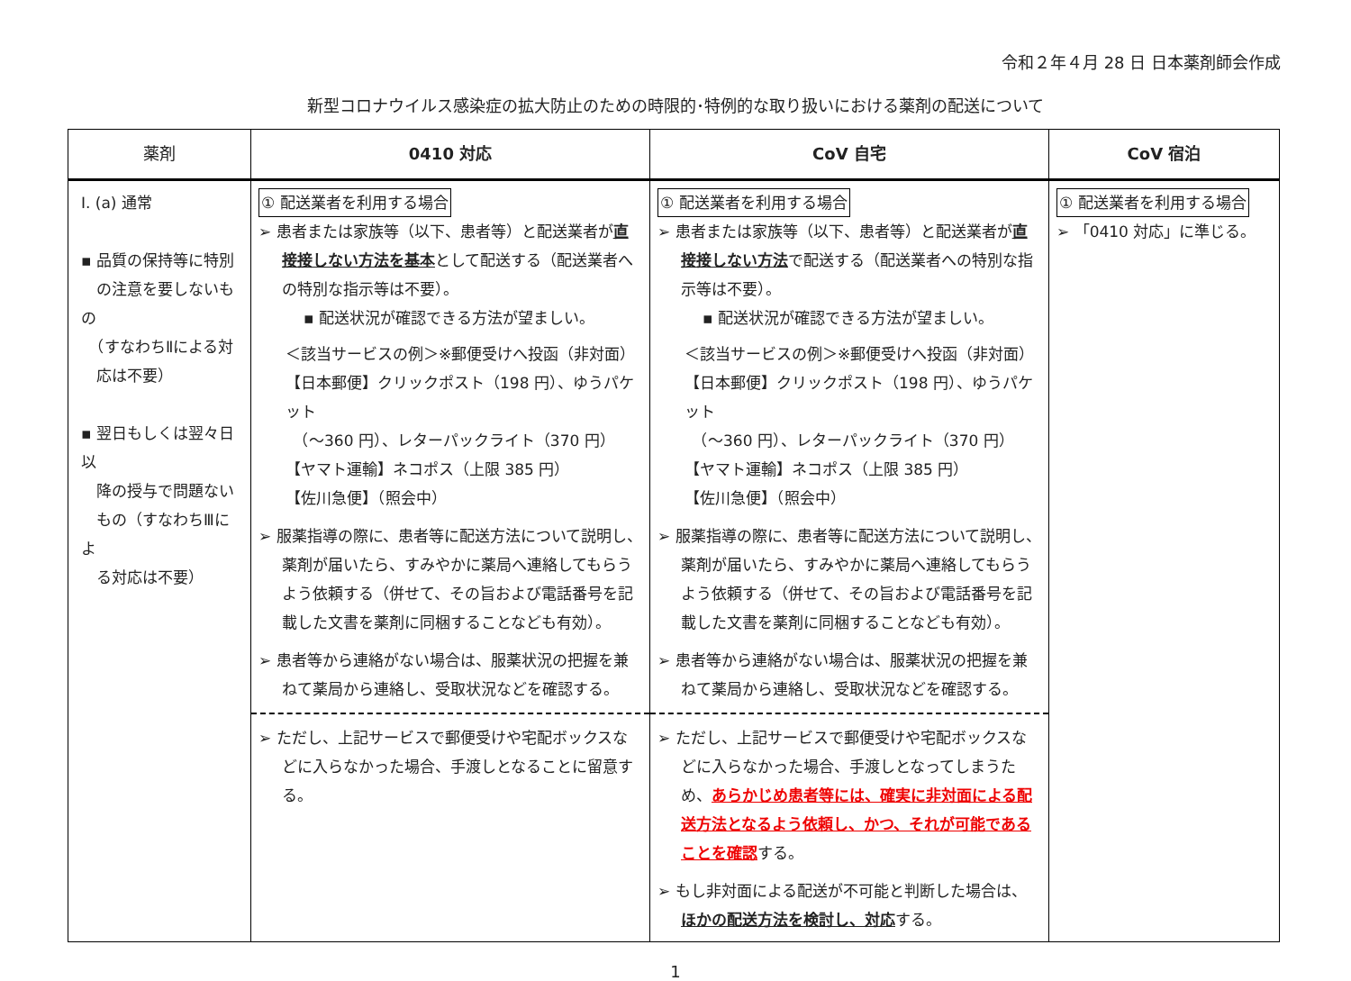令和２年４月 28 日 日本薬剤師会作成
新型コロナウイルス感染症の拡大防止のための時限的･特例的な取り扱いにおける薬剤の配送について
| 薬剤 | 0410 対応 | CoV 自宅 | CoV 宿泊 |
| --- | --- | --- | --- |
| Ⅰ. (a) 通常 ▪ 品質の保持等に特別 の注意を要しないもの （すなわちⅡによる対 応は不要） ▪ 翌日もしくは翌々日以 降の授与で問題ない もの（すなわちⅢによ る対応は不要） | ① 配送業者を利用する場合 ➢ 患者または家族等（以下、患者等）と配送業者が 直接接しない方法を基本 として配送する（配送業者への特別な指示等は不要）。 ▪ 配送状況が確認できる方法が望ましい。 ＜該当サービスの例＞※郵便受けへ投函（非対面） 【日本郵便】クリックポスト（198 円）、ゆうパケット （～360 円）、レターパックライト（370 円） 【ヤマト運輸】ネコポス（上限 385 円） 【佐川急便】（照会中） ➢ 服薬指導の際に、患者等に配送方法について説明し、薬剤が届いたら、すみやかに薬局へ連絡してもらうよう依頼する（併せて、その旨および電話番号を記載した文書を薬剤に同梱することなども有効）。 ➢ 患者等から連絡がない場合は、服薬状況の把握を兼ねて薬局から連絡し、受取状況などを確認する。 ➢ ただし、上記サービスで郵便受けや宅配ボックスなどに入らなかった場合、手渡しとなることに留意する。 | ① 配送業者を利用する場合 ➢ 患者または家族等（以下、患者等）と配送業者が 直接接しない方法 で配送する（配送業者への特別な指示等は不要）。 ▪ 配送状況が確認できる方法が望ましい。 ＜該当サービスの例＞※郵便受けへ投函（非対面） 【日本郵便】クリックポスト（198 円）、ゆうパケット （～360 円）、レターパックライト（370 円） 【ヤマト運輸】ネコポス（上限 385 円） 【佐川急便】（照会中） ➢ 服薬指導の際に、患者等に配送方法について説明し、薬剤が届いたら、すみやかに薬局へ連絡してもらうよう依頼する（併せて、その旨および電話番号を記載した文書を薬剤に同梱することなども有効）。 ➢ 患者等から連絡がない場合は、服薬状況の把握を兼ねて薬局から連絡し、受取状況などを確認する。 ➢ ただし、上記サービスで郵便受けや宅配ボックスなどに入らなかった場合、手渡しとなってしまうため、 あらかじめ患者等には、確実に非対面による配送方法となるよう依頼し、かつ、それが可能であることを確認 する。 ➢ もし非対面による配送が不可能と判断した場合は、 ほかの配送方法を検討し、対応 する。 | ① 配送業者を利用する場合 ➢ 「0410 対応」に準じる。 |
1